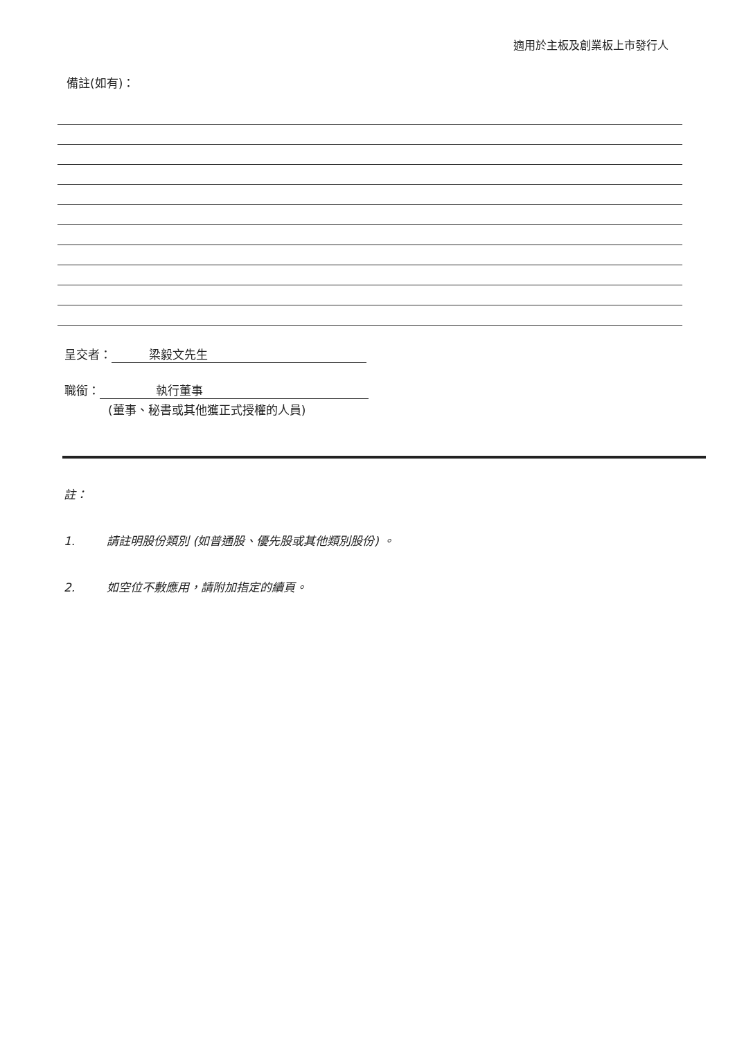適用於主板及創業板上市發行人
備註(如有)：
呈交者： 梁毅文先生
職銜： 執行董事
(董事、秘書或其他獲正式授權的人員)
註：
1. 請註明股份類別 (如普通股、優先股或其他類別股份) 。
2. 如空位不敷應用，請附加指定的續頁。